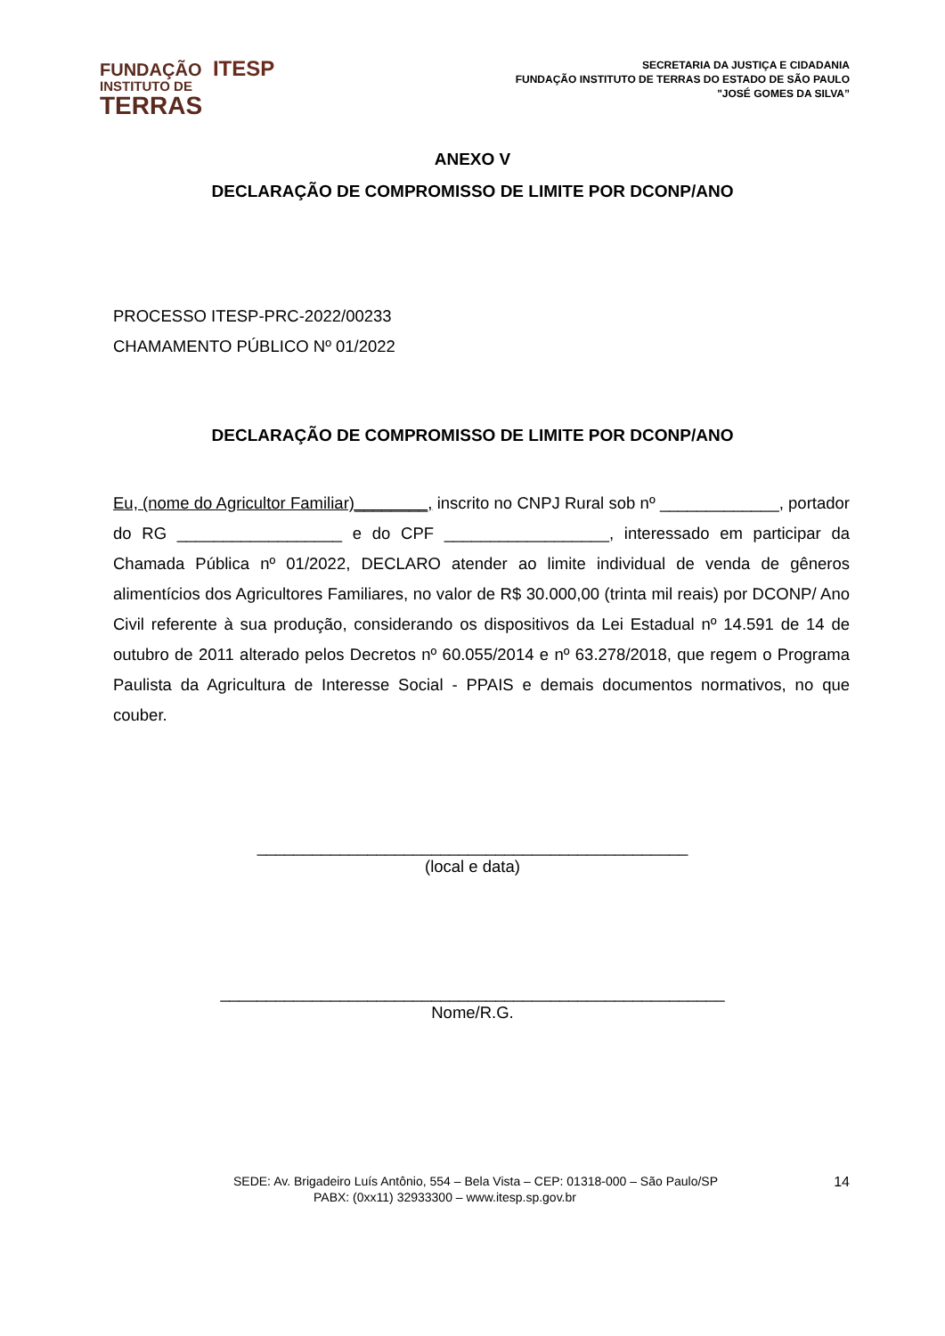FUNDAÇÃO ITESP
INSTITUTO DE
TERRAS
SECRETARIA DA JUSTIÇA E CIDADANIA
FUNDAÇÃO INSTITUTO DE TERRAS DO ESTADO DE SÃO PAULO
"JOSÉ GOMES DA SILVA”
ANEXO V
DECLARAÇÃO DE COMPROMISSO DE LIMITE POR DCONP/ANO
PROCESSO ITESP-PRC-2022/00233
CHAMAMENTO PÚBLICO Nº 01/2022
DECLARAÇÃO DE COMPROMISSO DE LIMITE POR DCONP/ANO
Eu, (nome do Agricultor Familiar)________, inscrito no CNPJ Rural sob nº _____________, portador do RG __________________ e do CPF __________________, interessado em participar da Chamada Pública nº 01/2022, DECLARO atender ao limite individual de venda de gêneros alimentícios dos Agricultores Familiares, no valor de R$ 30.000,00 (trinta mil reais) por DCONP/ Ano Civil referente à sua produção, considerando os dispositivos da Lei Estadual nº 14.591 de 14 de outubro de 2011 alterado pelos Decretos nº 60.055/2014 e nº 63.278/2018, que regem o Programa Paulista da Agricultura de Interesse Social - PPAIS e demais documentos normativos, no que couber.
_______________________________________________
(local e data)
_______________________________________________________
Nome/R.G.
SEDE: Av. Brigadeiro Luís Antônio, 554 – Bela Vista – CEP: 01318-000 – São Paulo/SP 14
PABX: (0xx11) 32933300 – www.itesp.sp.gov.br